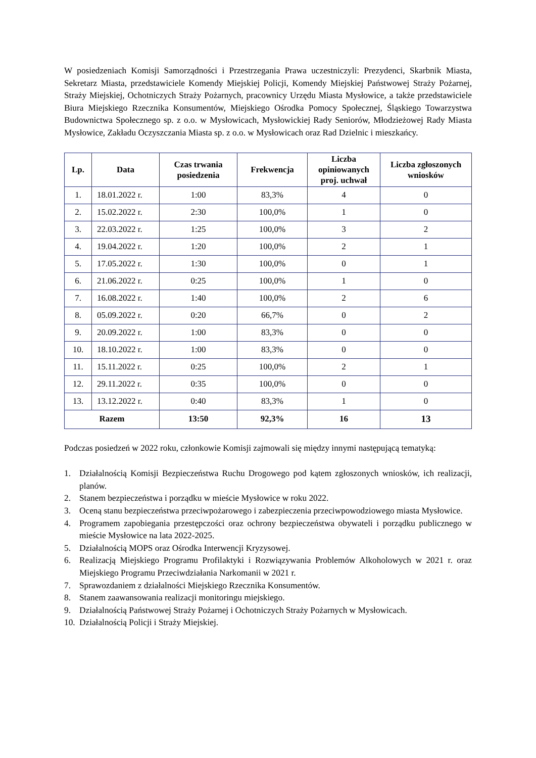W posiedzeniach Komisji Samorządności i Przestrzegania Prawa uczestniczyli: Prezydenci, Skarbnik Miasta, Sekretarz Miasta, przedstawiciele Komendy Miejskiej Policji, Komendy Miejskiej Państwowej Straży Pożarnej, Straży Miejskiej, Ochotniczych Straży Pożarnych, pracownicy Urzędu Miasta Mysłowice, a także przedstawiciele Biura Miejskiego Rzecznika Konsumentów, Miejskiego Ośrodka Pomocy Społecznej, Śląskiego Towarzystwa Budownictwa Społecznego sp. z o.o. w Mysłowicach, Mysłowickiej Rady Seniorów, Młodzieżowej Rady Miasta Mysłowice, Zakładu Oczyszczania Miasta sp. z o.o. w Mysłowicach oraz Rad Dzielnic i mieszkańcy.
| Lp. | Data | Czas trwania posiedzenia | Frekwencja | Liczba opiniowanych proj. uchwał | Liczba zgłoszonych wniosków |
| --- | --- | --- | --- | --- | --- |
| 1. | 18.01.2022 r. | 1:00 | 83,3% | 4 | 0 |
| 2. | 15.02.2022 r. | 2:30 | 100,0% | 1 | 0 |
| 3. | 22.03.2022 r. | 1:25 | 100,0% | 3 | 2 |
| 4. | 19.04.2022 r. | 1:20 | 100,0% | 2 | 1 |
| 5. | 17.05.2022 r. | 1:30 | 100,0% | 0 | 1 |
| 6. | 21.06.2022 r. | 0:25 | 100,0% | 1 | 0 |
| 7. | 16.08.2022 r. | 1:40 | 100,0% | 2 | 6 |
| 8. | 05.09.2022 r. | 0:20 | 66,7% | 0 | 2 |
| 9. | 20.09.2022 r. | 1:00 | 83,3% | 0 | 0 |
| 10. | 18.10.2022 r. | 1:00 | 83,3% | 0 | 0 |
| 11. | 15.11.2022 r. | 0:25 | 100,0% | 2 | 1 |
| 12. | 29.11.2022 r. | 0:35 | 100,0% | 0 | 0 |
| 13. | 13.12.2022 r. | 0:40 | 83,3% | 1 | 0 |
| Razem | | 13:50 | 92,3% | 16 | 13 |
Podczas posiedzeń w 2022 roku, członkowie Komisji zajmowali się między innymi następującą tematyką:
1. Działalnością Komisji Bezpieczeństwa Ruchu Drogowego pod kątem zgłoszonych wniosków, ich realizacji, planów.
2. Stanem bezpieczeństwa i porządku w mieście Mysłowice w roku 2022.
3. Oceną stanu bezpieczeństwa przeciwpożarowego i zabezpieczenia przeciwpowodziowego miasta Mysłowice.
4. Programem zapobiegania przestępczości oraz ochrony bezpieczeństwa obywateli i porządku publicznego w mieście Mysłowice na lata 2022-2025.
5. Działalnością MOPS oraz Ośrodka Interwencji Kryzysowej.
6. Realizacją Miejskiego Programu Profilaktyki i Rozwiązywania Problemów Alkoholowych w 2021 r. oraz Miejskiego Programu Przeciwdziałania Narkomanii w 2021 r.
7. Sprawozdaniem z działalności Miejskiego Rzecznika Konsumentów.
8. Stanem zaawansowania realizacji monitoringu miejskiego.
9. Działalnością Państwowej Straży Pożarnej i Ochotniczych Straży Pożarnych w Mysłowicach.
10. Działalnością Policji i Straży Miejskiej.